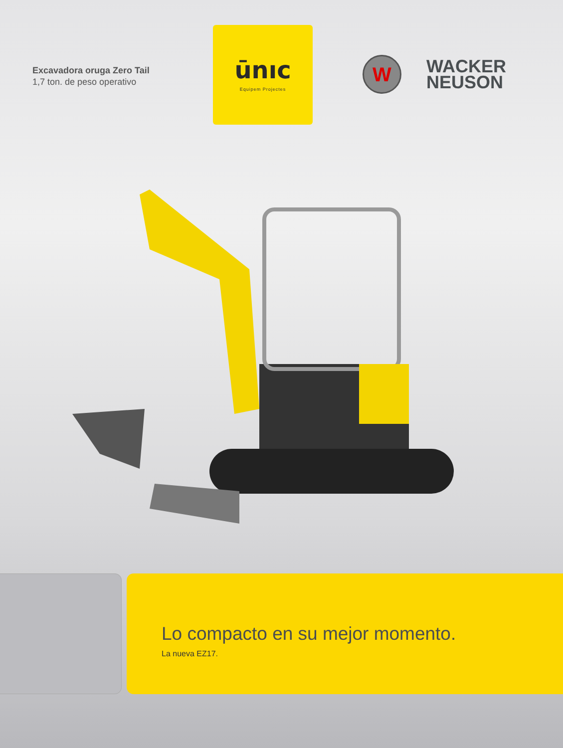Excavadora oruga Zero Tail
1,7 ton. de peso operativo
ūnıc
Equipem Projectes
W
WACKER
NEUSON
Lo compacto en su mejor momento.
La nueva EZ17.